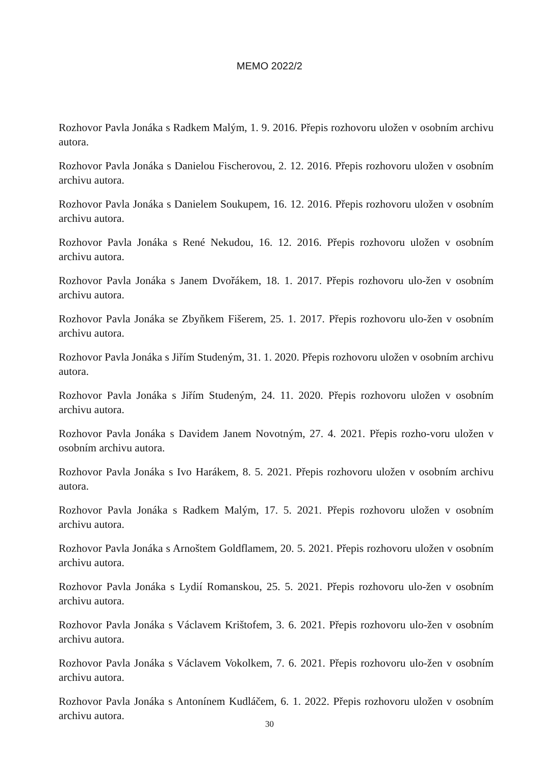MEMO 2022/2
Rozhovor Pavla Jonáka s Radkem Malým, 1. 9. 2016. Přepis rozhovoru uložen v osobním archivu autora.
Rozhovor Pavla Jonáka s Danielou Fischerovou, 2. 12. 2016. Přepis rozhovoru uložen v osobním archivu autora.
Rozhovor Pavla Jonáka s Danielem Soukupem, 16. 12. 2016. Přepis rozhovoru uložen v osobním archivu autora.
Rozhovor Pavla Jonáka s René Nekudou, 16. 12. 2016. Přepis rozhovoru uložen v osobním archivu autora.
Rozhovor Pavla Jonáka s Janem Dvořákem, 18. 1. 2017. Přepis rozhovoru ulo-žen v osobním archivu autora.
Rozhovor Pavla Jonáka se Zbyňkem Fišerem, 25. 1. 2017. Přepis rozhovoru ulo-žen v osobním archivu autora.
Rozhovor Pavla Jonáka s Jiřím Studeným, 31. 1. 2020. Přepis rozhovoru uložen v osobním archivu autora.
Rozhovor Pavla Jonáka s Jiřím Studeným, 24. 11. 2020. Přepis rozhovoru uložen v osobním archivu autora.
Rozhovor Pavla Jonáka s Davidem Janem Novotným, 27. 4. 2021. Přepis rozho-voru uložen v osobním archivu autora.
Rozhovor Pavla Jonáka s Ivo Harákem, 8. 5. 2021. Přepis rozhovoru uložen v osobním archivu autora.
Rozhovor Pavla Jonáka s Radkem Malým, 17. 5. 2021. Přepis rozhovoru uložen v osobním archivu autora.
Rozhovor Pavla Jonáka s Arnoštem Goldflamem, 20. 5. 2021. Přepis rozhovoru uložen v osobním archivu autora.
Rozhovor Pavla Jonáka s Lydií Romanskou, 25. 5. 2021. Přepis rozhovoru ulo-žen v osobním archivu autora.
Rozhovor Pavla Jonáka s Václavem Krištofem, 3. 6. 2021. Přepis rozhovoru ulo-žen v osobním archivu autora.
Rozhovor Pavla Jonáka s Václavem Vokolkem, 7. 6. 2021. Přepis rozhovoru ulo-žen v osobním archivu autora.
Rozhovor Pavla Jonáka s Antonínem Kudláčem, 6. 1. 2022. Přepis rozhovoru uložen v osobním archivu autora.
30